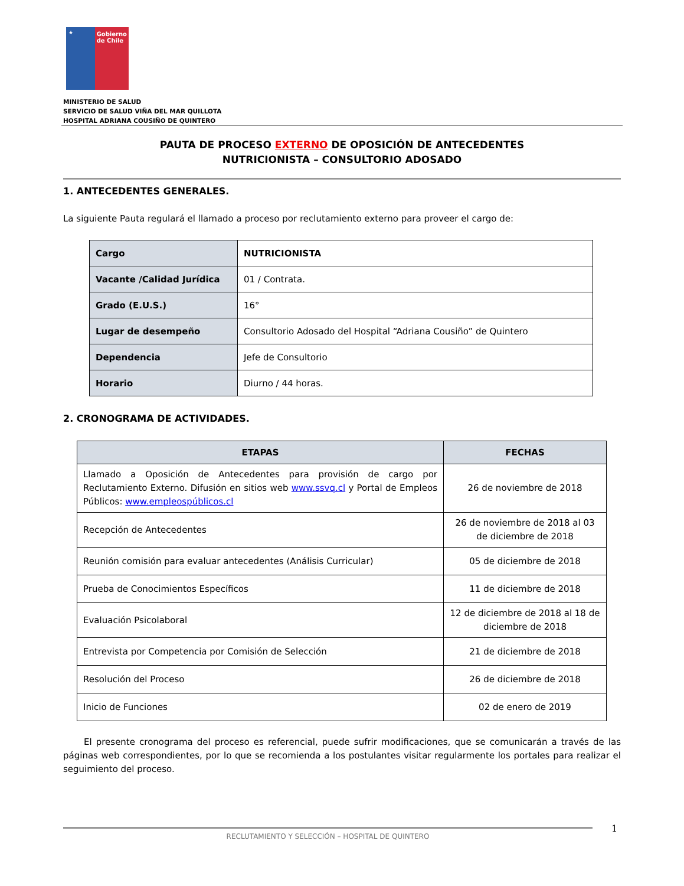★
Gobierno de Chile
MINISTERIO DE SALUD
SERVICIO DE SALUD VIÑA DEL MAR QUILLOTA
HOSPITAL ADRIANA COUSIÑO DE QUINTERO
PAUTA DE PROCESO EXTERNO DE OPOSICIÓN DE ANTECEDENTES
NUTRICIONISTA – CONSULTORIO ADOSADO
1. ANTECEDENTES GENERALES.
La siguiente Pauta regulará el llamado a proceso por reclutamiento externo para proveer el cargo de:
| Cargo | NUTRICIONISTA |
| Vacante /Calidad Jurídica | 01 / Contrata. |
| Grado (E.U.S.) | 16° |
| Lugar de desempeño | Consultorio Adosado del Hospital “Adriana Cousiño” de Quintero |
| Dependencia | Jefe de Consultorio |
| Horario | Diurno / 44 horas. |
2. CRONOGRAMA DE ACTIVIDADES.
| ETAPAS | FECHAS |
| --- | --- |
| Llamado a Oposición de Antecedentes para provisión de cargo por Reclutamiento Externo. Difusión en sitios web www.ssvq.cl y Portal de Empleos Públicos: www.empleospúblicos.cl | 26 de noviembre de 2018 |
| Recepción de Antecedentes | 26 de noviembre de 2018 al 03 de diciembre de 2018 |
| Reunión comisión para evaluar antecedentes (Análisis Curricular) | 05 de diciembre de 2018 |
| Prueba de Conocimientos Específicos | 11 de diciembre de 2018 |
| Evaluación Psicolaboral | 12 de diciembre de 2018 al 18 de diciembre de 2018 |
| Entrevista por Competencia por Comisión de Selección | 21 de diciembre de 2018 |
| Resolución del Proceso | 26 de diciembre de 2018 |
| Inicio de Funciones | 02 de enero de 2019 |
El presente cronograma del proceso es referencial, puede sufrir modificaciones, que se comunicarán a través de las páginas web correspondientes, por lo que se recomienda a los postulantes visitar regularmente los portales para realizar el seguimiento del proceso.
RECLUTAMIENTO Y SELECCIÓN – HOSPITAL DE QUINTERO 1